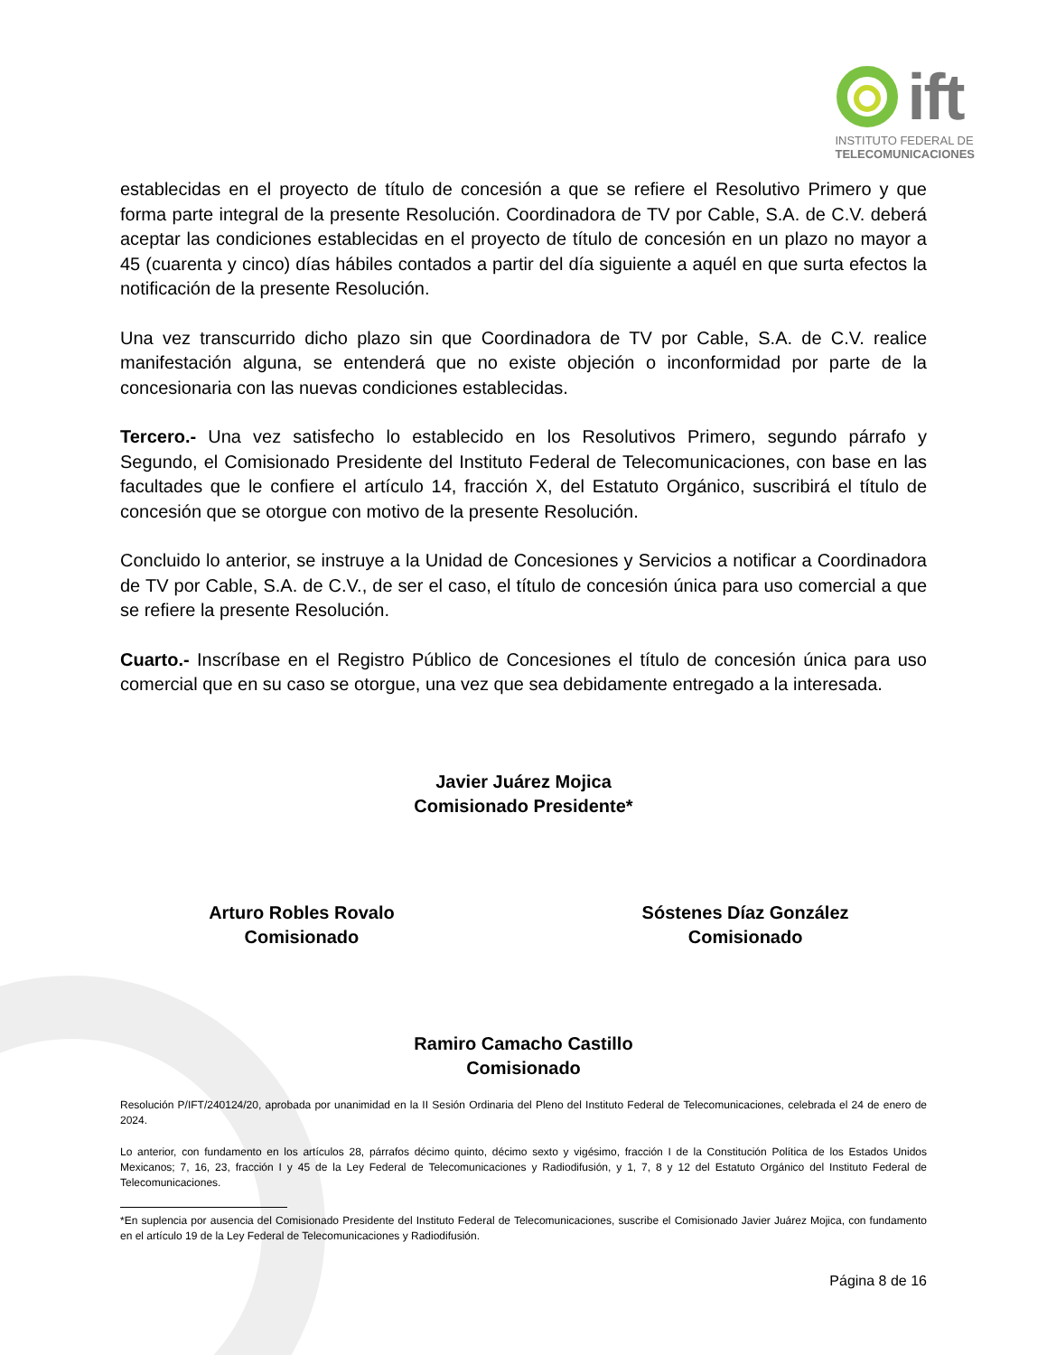ift
INSTITUTO FEDERAL DE
TELECOMUNICACIONES
establecidas en el proyecto de título de concesión a que se refiere el Resolutivo Primero y que forma parte integral de la presente Resolución. Coordinadora de TV por Cable, S.A. de C.V. deberá aceptar las condiciones establecidas en el proyecto de título de concesión en un plazo no mayor a 45 (cuarenta y cinco) días hábiles contados a partir del día siguiente a aquél en que surta efectos la notificación de la presente Resolución.
Una vez transcurrido dicho plazo sin que Coordinadora de TV por Cable, S.A. de C.V. realice manifestación alguna, se entenderá que no existe objeción o inconformidad por parte de la concesionaria con las nuevas condiciones establecidas.
Tercero.- Una vez satisfecho lo establecido en los Resolutivos Primero, segundo párrafo y Segundo, el Comisionado Presidente del Instituto Federal de Telecomunicaciones, con base en las facultades que le confiere el artículo 14, fracción X, del Estatuto Orgánico, suscribirá el título de concesión que se otorgue con motivo de la presente Resolución.
Concluido lo anterior, se instruye a la Unidad de Concesiones y Servicios a notificar a Coordinadora de TV por Cable, S.A. de C.V., de ser el caso, el título de concesión única para uso comercial a que se refiere la presente Resolución.
Cuarto.- Inscríbase en el Registro Público de Concesiones el título de concesión única para uso comercial que en su caso se otorgue, una vez que sea debidamente entregado a la interesada.
Javier Juárez Mojica
Comisionado Presidente*
Arturo Robles Rovalo
Comisionado
Sóstenes Díaz González
Comisionado
Ramiro Camacho Castillo
Comisionado
Resolución P/IFT/240124/20, aprobada por unanimidad en la II Sesión Ordinaria del Pleno del Instituto Federal de Telecomunicaciones, celebrada el 24 de enero de 2024.
Lo anterior, con fundamento en los artículos 28, párrafos décimo quinto, décimo sexto y vigésimo, fracción I de la Constitución Política de los Estados Unidos Mexicanos; 7, 16, 23, fracción I y 45 de la Ley Federal de Telecomunicaciones y Radiodifusión, y 1, 7, 8 y 12 del Estatuto Orgánico del Instituto Federal de Telecomunicaciones.
*En suplencia por ausencia del Comisionado Presidente del Instituto Federal de Telecomunicaciones, suscribe el Comisionado Javier Juárez Mojica, con fundamento en el artículo 19 de la Ley Federal de Telecomunicaciones y Radiodifusión.
Página 8 de 16